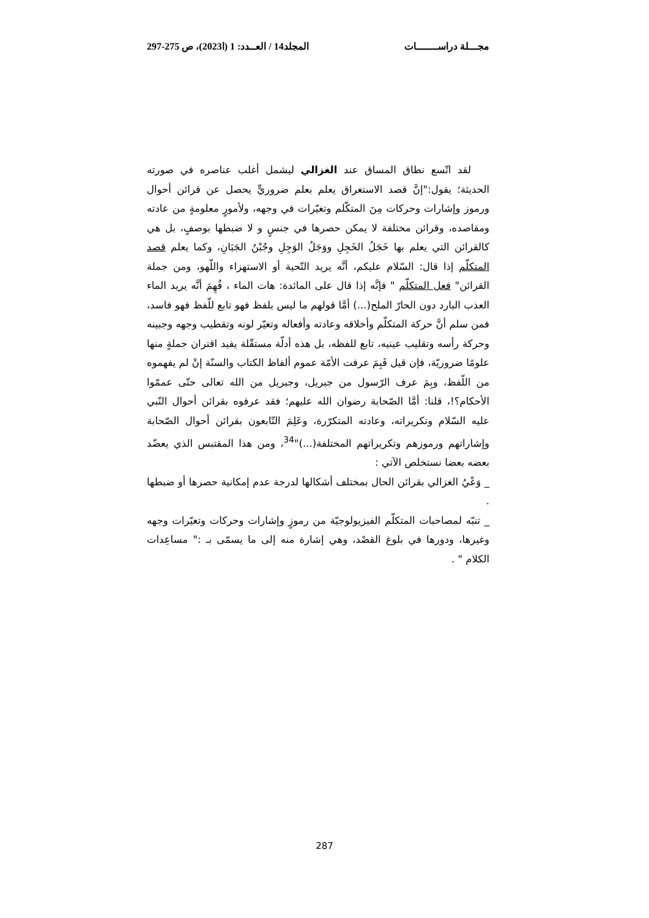مجـــلة دراســـــــات المجلد14 / العــدد: 1 (ا2023)، ص 275-297
لقد اتّسع نطاق المساق عند الغزالي ليشمل أغلب عناصره في صورته الحديثة؛ يقول:"إنَّ قصد الاستغراق يعلم بعلم ضروريٍّ يحصل عن قرائن أحوال ورموز وإشارات وحركات مِنَ المتكّلم وتغيّرات في وجهه، ولأمورٍ معلومةٍ من عادته ومقاصده، وقرائن مختلفة لا يمكن حصرها في جنسٍ و لا ضبطها بوصفٍ، بل هي كالقرائن التي يعلم بها خَجَلُ الخَجِلِ ووَجَلُ الوَجِلِ وجُبْنُ الجَبَانِ، وكما يعلم قصد المتكلّم إذا قال: السّلام عليكم، أنَّه يريد التّحية أو الاستهزاء واللّهو، ومن جملة القرائن" فعل المتكلّم " فإنَّه إذا قال على المائدة: هات الماء ، فُهِمَ أنَّه يريد الماء العذب البارد دون الحارّ الملح(...) أمَّا قولهم ما ليس بلفظ فهو تابع للّفظ فهو فاسد، فمن سلم أنَّ حركة المتكلّم وأخلاقه وعادته وأفعاله وتغيّر لونه وتقطيب وجهه وجبينه وحركة رأسه وتقليب عينيه، تابع للفظه، بل هذه أدلّة مستقّلة يفيد اقتران جملةٍ منها علومًا ضروريّة، فإن قيل فَبِمَ عرفت الأمّة عموم ألفاظ الكتاب والسنّة إنْ لم يفهموه من اللّفظ، وبِمَ عرف الرّسول من جبريل، وجبريل من الله تعالى حتّى عممّوا الأحكام؟!، قلنا: أمَّا الصّحابة رضوان الله عليهم؛ فقد عرفوه بقرائن أحوال النّبي عليه السّلام وتكريراته، وعادته المتكرّرة، وعَلِمَ التّابعون بقرائن أحوال الصّحابة وإشاراتهم ورموزهم وتكريراتهم المختلفة(...)"<sup>34</sup>، ومن هذا المقتبس الذي يعضّد بعضه بعضا نستخلص الآتي :
_ وَعْيُ الغزالي بقرائن الحال بمختلف أشكالها لدرجة عدم إمكانية حصرها أو ضبطها .
_ تنبّه لمصاحبات المتكلّم الفيزيولوجيّة من رموزٍ وإشارات وحركات وتغيّرات وجهه وغيرها، ودورها في بلوغ القصْد، وهي إشارة منه إلى ما يسمّى بـ :" مساعِدات الكلام " .
287